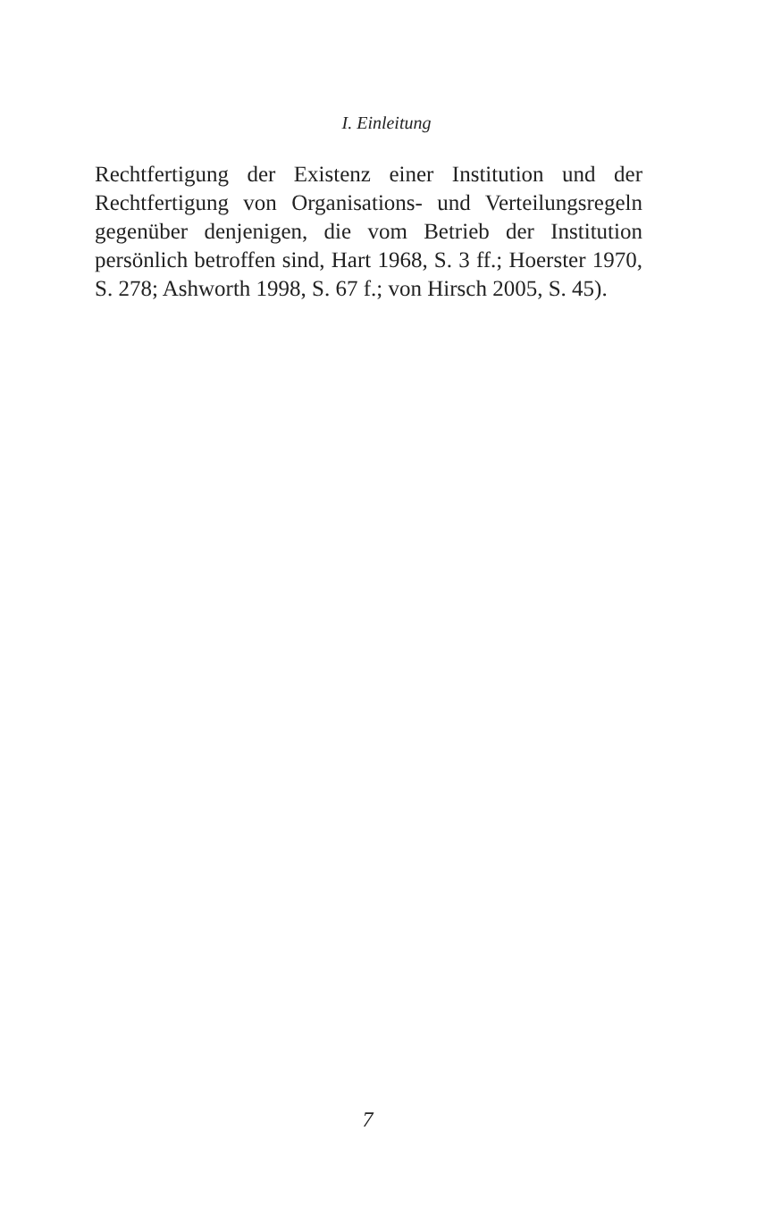I. Einleitung
Rechtfertigung der Existenz einer Institution und der Rechtfertigung von Organisations- und Verteilungs­regeln gegenüber denjenigen, die vom Betrieb der In­stitution persönlich betroffen sind, Hart 1968, S. 3 ff.; Hoerster 1970, S. 278; Ashworth 1998, S. 67 f.; von Hirsch 2005, S. 45).
7